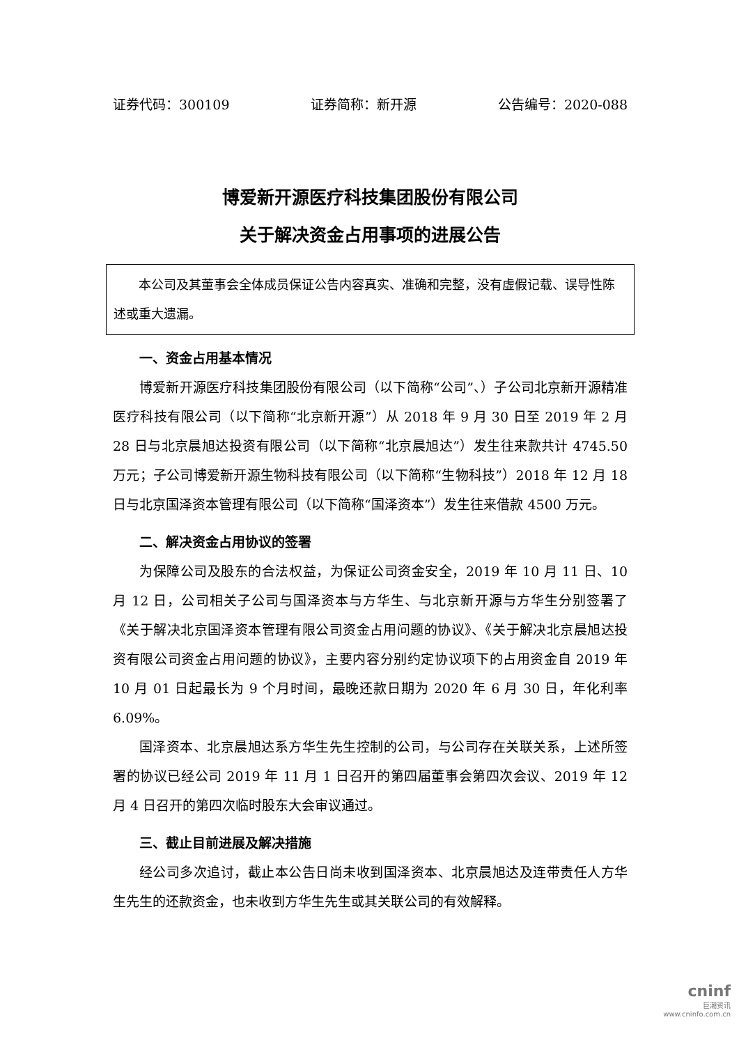证券代码：300109 证券简称：新开源 公告编号：2020-088
博爱新开源医疗科技集团股份有限公司
关于解决资金占用事项的进展公告
本公司及其董事会全体成员保证公告内容真实、准确和完整，没有虚假记载、误导性陈述或重大遗漏。
一、资金占用基本情况
博爱新开源医疗科技集团股份有限公司（以下简称“公司”、）子公司北京新开源精准医疗科技有限公司（以下简称“北京新开源”）从 2018 年 9 月 30 日至 2019 年 2 月 28 日与北京晨旭达投资有限公司（以下简称“北京晨旭达”）发生往来款共计 4745.50 万元；子公司博爱新开源生物科技有限公司（以下简称“生物科技”）2018 年 12 月 18 日与北京国泽资本管理有限公司（以下简称“国泽资本”）发生往来借款 4500 万元。
二、解决资金占用协议的签署
为保障公司及股东的合法权益，为保证公司资金安全，2019 年 10 月 11 日、10 月 12 日，公司相关子公司与国泽资本与方华生、与北京新开源与方华生分别签署了《关于解决北京国泽资本管理有限公司资金占用问题的协议》、《关于解决北京晨旭达投资有限公司资金占用问题的协议》，主要内容分别约定协议项下的占用资金自 2019 年 10 月 01 日起最长为 9 个月时间，最晚还款日期为 2020 年 6 月 30 日，年化利率 6.09%。
国泽资本、北京晨旭达系方华生先生控制的公司，与公司存在关联关系，上述所签署的协议已经公司 2019 年 11 月 1 日召开的第四届董事会第四次会议、2019 年 12 月 4 日召开的第四次临时股东大会审议通过。
三、截止目前进展及解决措施
经公司多次追讨，截止本公告日尚未收到国泽资本、北京晨旭达及连带责任人方华生先生的还款资金，也未收到方华生先生或其关联公司的有效解释。
cninf
巨潮资讯
www.cninfo.com.cn